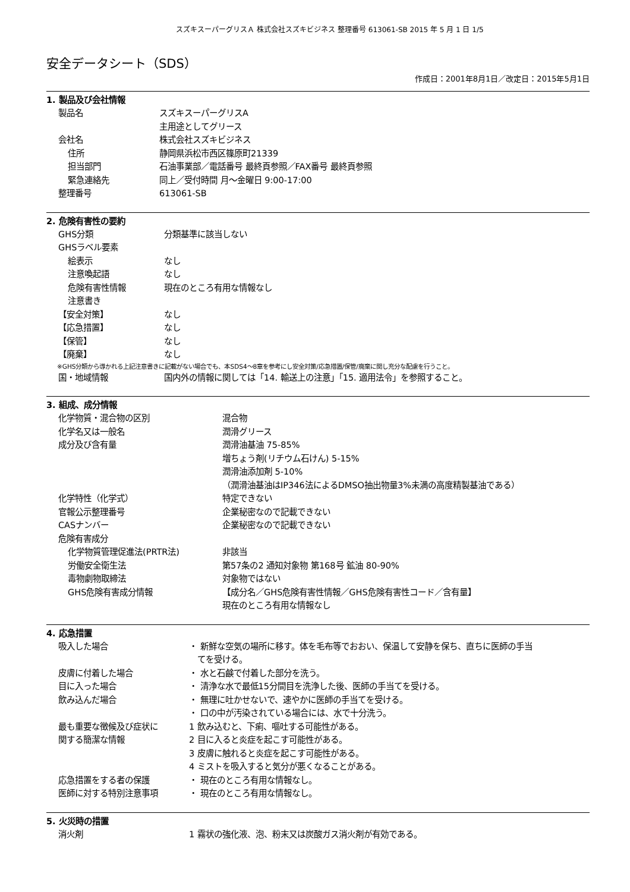スズキスーパーグリスＡ 株式会社スズキビジネス 整理番号 613061-SB 2015 年 5 月 1 日 1/5
安全データシート（SDS）
作成日：2001年8月1日／改定日：2015年5月1日
1. 製品及び会社情報
製品名 スズキスーパーグリスA
主用途としてグリース
会社名 株式会社スズキビジネス
住所 静岡県浜松市西区篠原町21339
担当部門 石油事業部／電話番号 最終頁参照／FAX番号 最終頁参照
緊急連絡先 同上／受付時間 月～金曜日 9:00-17:00
整理番号 613061-SB
2. 危険有害性の要約
GHS分類 分類基準に該当しない
GHSラベル要素
絵表示 なし
注意喚起語 なし
危険有害性情報 現在のところ有用な情報なし
注意書き
【安全対策】 なし
【応急措置】 なし
【保管】 なし
【廃棄】 なし
※GHS分類から導かれる上記注意書きに記載がない場合でも、本SDS4～8章を参考にし安全対策/応急措置/保管/廃棄に関し充分な配慮を行うこと。
国・地域情報 国内外の情報に関しては「14. 輸送上の注意」「15. 適用法令」を参照すること。
3. 組成、成分情報
化学物質・混合物の区別 混合物
化学名又は一般名 潤滑グリース
成分及び含有量 潤滑油基油 75-85%
増ちょう剤(リチウム石けん) 5-15%
潤滑油添加剤 5-10%
（潤滑油基油はIP346法によるDMSO抽出物量3%未満の高度精製基油である）
化学特性（化学式） 特定できない
官報公示整理番号 企業秘密なので記載できない
CASナンバー 企業秘密なので記載できない
危険有害成分
化学物質管理促進法(PRTR法) 非該当
労働安全衛生法 第57条の2 通知対象物 第168号 鉱油 80-90%
毒物劇物取締法 対象物ではない
GHS危険有害成分情報 【成分名／GHS危険有害性情報／GHS危険有害性コード／含有量】
現在のところ有用な情報なし
4. 応急措置
吸入した場合 ・ 新鮮な空気の場所に移す。体を毛布等でおおい、保温して安静を保ち、直ちに医師の手当
てを受ける。
皮膚に付着した場合 ・ 水と石鹸で付着した部分を洗う。
目に入った場合 ・ 清浄な水で最低15分間目を洗浄した後、医師の手当てを受ける。
飲み込んだ場合 ・ 無理に吐かせないで、速やかに医師の手当てを受ける。
・ 口の中が汚染されている場合には、水で十分洗う。
最も重要な徴候及び症状に
関する簡潔な情報
1 飲み込むと、下痢、嘔吐する可能性がある。
2 目に入ると炎症を起こす可能性がある。
3 皮膚に触れると炎症を起こす可能性がある。
4 ミストを吸入すると気分が悪くなることがある。
応急措置をする者の保護 ・ 現在のところ有用な情報なし。
医師に対する特別注意事項 ・ 現在のところ有用な情報なし。
5. 火災時の措置
消火剤 1 霧状の強化液、泡、粉末又は炭酸ガス消火剤が有効である。